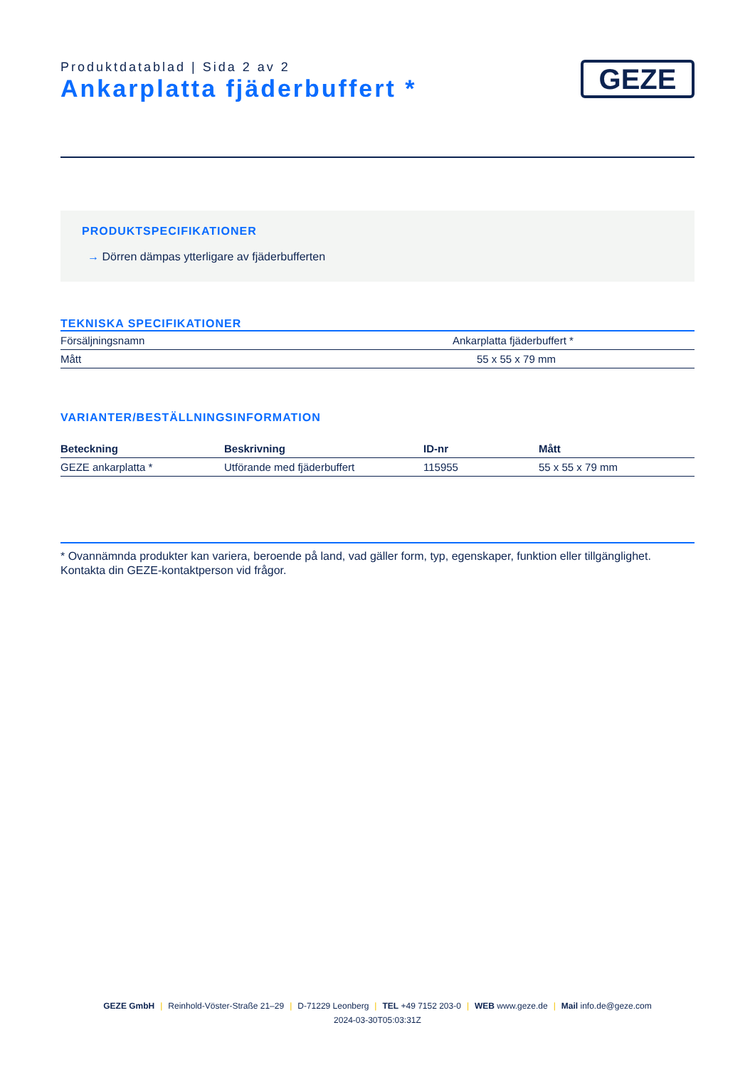Produktdatablad | Sida 2 av 2
Ankarplatta fjäderbuffert *
GEZE
PRODUKTSPECIFIKATIONER
→ Dörren dämpas ytterligare av fjäderbufferten
TEKNISKA SPECIFIKATIONER
| Försäljningsnamn | Ankarplatta fjäderbuffert * |
| Mått | 55 x 55 x 79 mm |
VARIANTER/BESTÄLLNINGSINFORMATION
| Beteckning | Beskrivning | ID-nr | Mått |
| --- | --- | --- | --- |
| GEZE ankarplatta * | Utförande med fjäderbuffert | 115955 | 55 x 55 x 79 mm |
* Ovannämnda produkter kan variera, beroende på land, vad gäller form, typ, egenskaper, funktion eller tillgänglighet. Kontakta din GEZE-kontaktperson vid frågor.
GEZE GmbH | Reinhold-Vöster-Straße 21–29 | D-71229 Leonberg | TEL +49 7152 203-0 | WEB www.geze.de | Mail info.de@geze.com
2024-03-30T05:03:31Z